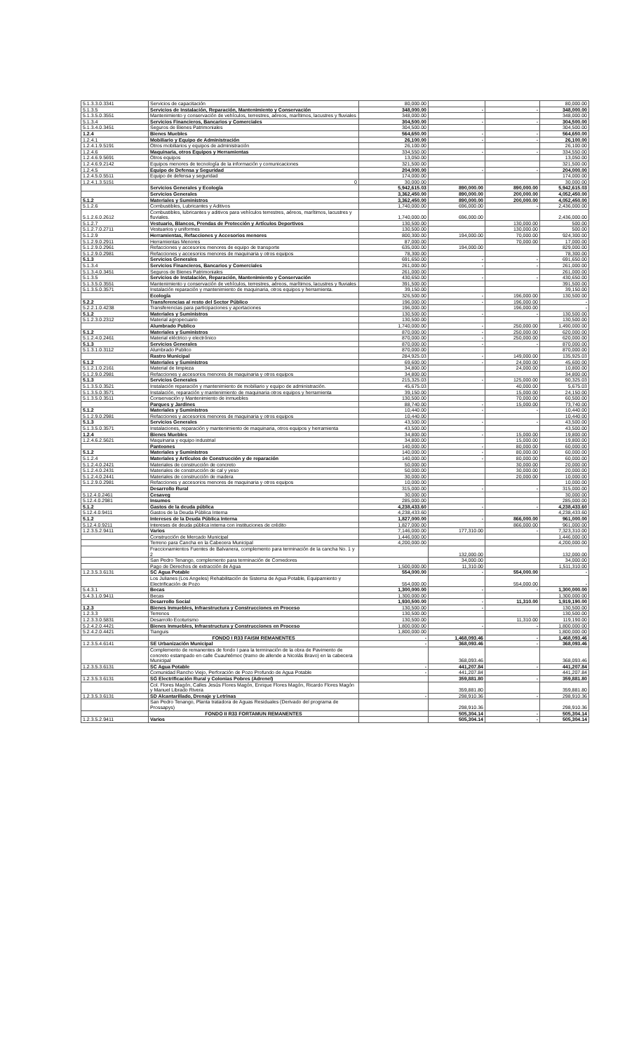| 5.1.3.3.0.3341 | Servicios de capacitación | 80,000.00 | | | 80,000.00 |
| 5.1.3.5 | Servicios de Instalación, Reparación, Mantenimiento y Conservación | 348,000.00 | - | - | 348,000.00 |
| 5.1.3.5.0.3551 | Mantenimiento y conservación de vehículos, terrestres, aéreos, marítimos, lacustres y fluviales | 348,000.00 | | | 348,000.00 |
| 5.1.3.4 | Servicios Financieros, Bancarios y Comerciales | 304,500.00 | - | - | 304,500.00 |
| 5.1.3.4.0.3451 | Seguros de Bienes Patrimoniales | 304,500.00 | | | 304,500.00 |
| 1.2.4 | Bienes Muebles | 564,650.00 | - | - | 564,650.00 |
| 1.2.4.1 | Mobiliario y Equipo de Administración | 26,100.00 | - | - | 26,100.00 |
| 1.2.4.1.9.5191 | Otros mobiliarios y equipos de administración | 26,100.00 | | | 26,100.00 |
| 1.2.4.6 | Maquinaria, otros Equipos y Herramientas | 334,550.00 | - | - | 334,550.00 |
| 1.2.4.6.9.5691 | Otros equipos | 13,050.00 | | | 13,050.00 |
| 1.2.4.6.9.2142 | Equipos menores de tecnología de la información y comunicaciones | 321,500.00 | | | 321,500.00 |
| 1.2.4.5 | Equipo de Defensa y Seguridad | 204,000.00 | - | - | 204,000.00 |
| 1.2.4.5.0.5511 | Equipo de defensa y seguridad | 174,000.00 | | | 174,000.00 |
| 1.2.4.1.3.5151 | 0 | 30,000.00 | | | 30,000.00 |
| | Servicios Generales y Ecología | 5,942,615.03 | 890,000.00 | 890,000.00 | 5,942,615.03 |
| | Servicios Generales | 3,362,450.00 | 890,000.00 | 200,000.00 | 4,052,450.00 |
| 5.1.2 | Materiales y Suministros | 3,362,450.00 | 890,000.00 | 200,000.00 | 4,052,450.00 |
| 5.1.2.6 | Combustibles, Lubricantes y Aditivos | 1,740,000.00 | 696,000.00 | - | 2,436,000.00 |
| 5.1.2.6.0.2612 | Combustibles, lubricantes y aditivos para vehículos terrestres, aéreos, marítimos, lacustres y fluviales. | 1,740,000.00 | 696,000.00 | | 2,436,000.00 |
| 5.1.2.7 | Vestuario, Blancos, Prendas de Protección y Artículos Deportivos | 130,500.00 | | 130,000.00 | 500.00 |
| 5.1.2.7.0.2711 | Vestuarios y uniformes | 130,500.00 | | 130,000.00 | 500.00 |
| 5.1.2.9 | Herramientas, Refacciones y Accesorios menores | 800,300.00 | 194,000.00 | 70,000.00 | 924,300.00 |
| 5.1.2.9.0.2911 | Herramientas Menores | 87,000.00 | | 70,000.00 | 17,000.00 |
| 5.1.2.9.0.2961 | Refacciones y accesorios menores de equipo de transporte | 635,000.00 | 194,000.00 | | 829,000.00 |
| 5.1.2.9.0.2981 | Refacciones y accesorios menores de maquinaria y otros equipos | 78,300.00 | | | 78,300.00 |
| 5.1.3 | Servicios Generales | 691,650.00 | - | - | 691,650.00 |
| 5.1.3.4 | Servicios Financieros, Bancarios y Comerciales | 261,000.00 | - | - | 261,000.00 |
| 5.1.3.4.0.3451 | Seguros de Bienes Patrimoniales | 261,000.00 | | | 261,000.00 |
| 5.1.3.5 | Servicios de Instalación, Reparación, Mantenimiento y Conservación | 430,650.00 | - | - | 430,650.00 |
| 5.1.3.5.0.3551 | Mantenimiento y conservación de vehículos, terrestres, aéreos, marítimos, lacustres y fluviales | 391,500.00 | | | 391,500.00 |
| 5.1.3.5.0.3571 | Instalación reparación y mantenimiento de maquinaria, otros equipos y herramienta. | 39,150.00 | | | 39,150.00 |
| | Ecología | 326,500.00 | - | 196,000.00 | 130,500.00 |
| 5.2.2 | Transferencias al resto del Sector Público | 196,000.00 | - | 196,000.00 | - |
| 5.2.2.1.0.4238 | Transferencias para participaciones y aportaciones | 196,000.00 | | 196,000.00 | - |
| 5.1.2 | Materiales y Suministros | 130,500.00 | - | - | 130,500.00 |
| 5.1.2.3.0.2312 | Material agropecuario | 130,500.00 | | | 130,500.00 |
| | Alumbrado Publico | 1,740,000.00 | - | 250,000.00 | 1,490,000.00 |
| 5.1.2 | Materiales y Suministros | 870,000.00 | - | 250,000.00 | 620,000.00 |
| 5.1.2.4.0.2461 | Material eléctrico y electrónico | 870,000.00 | - | 250,000.00 | 620,000.00 |
| 5.1.3 | Servicios Generales | 870,000.00 | - | - | 870,000.00 |
| 5.1.3.1.0.3112 | Alumbrado Publico | 870,000.00 | | | 870,000.00 |
| | Rastro Municipal | 284,925.03 | - | 149,000.00 | 135,925.03 |
| 5.1.2 | Materiales y Suministros | 69,600.00 | - | 24,000.00 | 45,600.00 |
| 5.1.2.1.0.2161 | Material de limpieza | 34,800.00 | | 24,000.00 | 10,800.00 |
| 5.1.2.9.0.2981 | Refacciones y accesorios menores de maquinaria y otros equipos | 34,800.00 | | | 34,800.00 |
| 5.1.3 | Servicios Generales | 215,325.03 | - | 125,000.00 | 90,325.03 |
| 5.1.3.5.0.3521 | Instalación reparación y mantenimiento de mobiliario y equipo de administración. | 45,675.03 | | 40,000.00 | 5,675.03 |
| 5.1.3.5.0.3571 | Instalación, reparación y mantenimiento de maquinaria otros equipos y herramienta | 39,150.00 | | 15,000.00 | 24,150.00 |
| 5.1.3.5.0.3511 | Conservación y Mantenimiento de inmuebles | 130,500.00 | | 70,000.00 | 60,500.00 |
| | Parques y Jardines | 88,740.00 | - | 15,000.00 | 73,740.00 |
| 5.1.2 | Materiales y Suministros | 10,440.00 | - | - | 10,440.00 |
| 5.1.2.9.0.2981 | Refacciones y accesorios menores de maquinaria y otros equipos | 10,440.00 | | | 10,440.00 |
| 5.1.3 | Servicios Generales | 43,500.00 | - | - | 43,500.00 |
| 5.1.3.5.0.3571 | Instalaciones, reparación y mantenimiento de maquinaria, otros equipos y herramienta | 43,500.00 | | | 43,500.00 |
| 1.2.4 | Bienes Muebles | 34,800.00 | - | 15,000.00 | 19,800.00 |
| 1.2.4.6.2.5621 | Maquinaria y equipo industrial | 34,800.00 | | 15,000.00 | 19,800.00 |
| | Panteones | 140,000.00 | - | 80,000.00 | 60,000.00 |
| 5.1.2 | Materiales y Suministros | 140,000.00 | - | 80,000.00 | 60,000.00 |
| 5.1.2.4 | Materiales y Artículos de Construcción y de reparación | 140,000.00 | - | 80,000.00 | 60,000.00 |
| 5.1.2.4.0.2421 | Materiales de construcción de concreto | 50,000.00 | | 30,000.00 | 20,000.00 |
| 5.1.2.4.0.2431 | Materiales de construcción de cal y yeso | 50,000.00 | | 30,000.00 | 20,000.00 |
| 5.1.2.4.0.2441 | Materiales de construcción de madera | 30,000.00 | | 20,000.00 | 10,000.00 |
| 5.1.2.9.0.2981 | Refacciones y accesorios menores de maquinaria y otros equipos | 10,000.00 | | | 10,000.00 |
| | Desarrollo Rural | 315,000.00 | - | - | 315,000.00 |
| 5.12.4.0.2461 | Cesaveg | 30,000.00 | | | 30,000.00 |
| 5.12.4.0.2981 | Insumos | 285,000.00 | | | 285,000.00 |
| 5.1.2 | Gastos de la deuda pública | 4,238,433.60 | - | - | 4,238,433.60 |
| 5.12.4.0.9411 | Gastos de la Deuda Pública Interna | 4,238,433.60 | | | 4,238,433.60 |
| 5.1.2 | Intereses de la Deuda Pública Interna | 1,827,000.00 | - | 866,000.00 | 961,000.00 |
| 5.12.4.0.9211 | Intereses de deuda pública interna con instituciones de crédito | 1,827,000.00 | | 866,000.00 | 961,000.00 |
| 1.2.3.5.2.9411 | Varios | 7,146,000.00 | 177,310.00 | - | 7,323,310.00 |
| | Construcción de Mercado Municipal | 1,446,000.00 | | | 1,446,000.00 |
| | Terreno para Cancha en la Cabecera Municipal | 4,200,000.00 | | | 4,200,000.00 |
| | Fraccionamientos Fuentes de Balvanera, complemento para terminación de la cancha No. 1 y 2 | | 132,000.00 | | 132,000.00 |
| | San Pedro Tenango, complemento para terminación de Comedores | | 34,000.00 | | 34,000.00 |
| | Pago de Derechos de extracción de Agua | 1,500,000.00 | 11,310.00 | | 1,511,310.00 |
| 1.2.3.5.3.6131 | SC Agua Potable | 554,000.00 | - | 554,000.00 | - |
| | Los Julianes (Los Angeles) Rehabilitación de Sistema de Agua Potable, Equipamiento y Electrificación de Pozo | 554,000.00 | | 554,000.00 | - |
| 5.4.3.1 | Becas | 1,300,000.00 | - | - | 1,300,000.00 |
| 5.4.3.1.0.9411 | Becas | 1,300,000.00 | | | 1,300,000.00 |
| | Desarrollo Social | 1,930,500.00 | - | 11,310.00 | 1,919,190.00 |
| 1.2.3 | Bienes Inmuebles, Infraestructura y Construcciones en Proceso | 130,500.00 | - | | 130,500.00 |
| 1.2.3.3 | Terrenos | 130,500.00 | | | 130,500.00 |
| 1.2.3.3.0.5831 | Desarrollo Ecoturismo | 130,500.00 | | 11,310.00 | 119,190.00 |
| 5.2.4.2.0.4421 | Bienes Inmuebles, Infraestructura y Construcciones en Proceso | 1,800,000.00 | - | - | 1,800,000.00 |
| 5.2.4.2.0.4421 | Tianguis | 1,800,000.00 | | | 1,800,000.00 |
| | FONDO I R33 FAISM REMANENTES | - | 1,468,093.46 | - | 1,468,093.46 |
| 1.2.3.5.4.6141 | SE Urbanización Municipal | - | 368,093.46 | - | 368,093.46 |
| | Complemento de remanentes de fondo I para la terminación de la obra de Pavimento de concreto estampado en calle Cuauhtémoc (tramo de allende a Nicolás Bravo) en la cabecera Municipal | | 368,093.46 | | 368,093.46 |
| 1.2.3.5.3.6131 | SC Agua Potable | - | 441,207.84 | - | 441,207.84 |
| | Comunidad Rancho Viejo, Perforación de Pozo Profundo de Agua Potable | - | 441,207.84 | | 441,207.84 |
| 1.2.3.5.3.6131 | SG Electrificación Rural y Colonias Pobres (Adrenel) | | 359,881.80 | - | 359,881.80 |
| | Col. Flores Magón, Calles Jesús Flores Magón, Enrique Flores Magón, Ricardo Flores Magón y Manuel Librado Rivera | | 359,881.80 | | 359,881.80 |
| 1.2.3.5.3.6131 | SD Alcantarillado, Drenaje y Letrinas | - | 298,910.36 | - | 298,910.36 |
| | San Pedro Tenango, Planta tratadora de Aguas Residuales (Derivado del programa de Prossapys) | | 298,910.36 | | 298,910.36 |
| | FONDO II R33 FORTAMUN REMANENTES | | 505,304.14 | - | 505,304.14 |
| 1.2.3.5.2.9411 | Varios | | 505,304.14 | - | 505,304.14 |